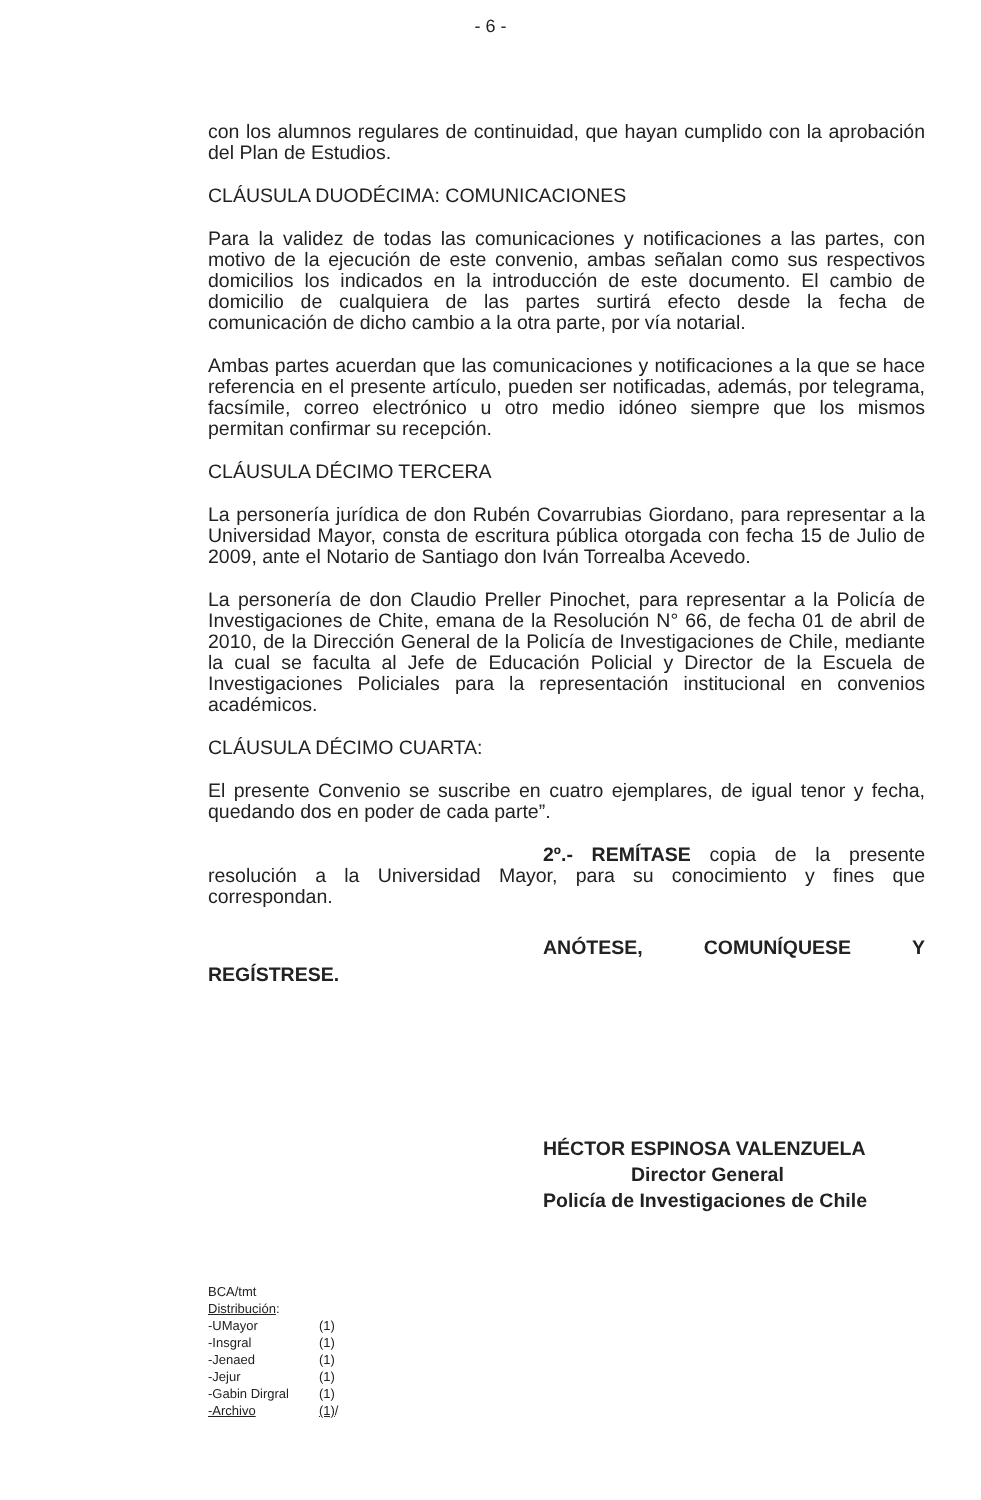- 6 -
con los alumnos regulares de continuidad, que hayan cumplido con la aprobación del Plan de Estudios.
CLÁUSULA DUODÉCIMA: COMUNICACIONES
Para la validez de todas las comunicaciones y notificaciones a las partes, con motivo de la ejecución de este convenio, ambas señalan como sus respectivos domicilios los indicados en la introducción de este documento. El cambio de domicilio de cualquiera de las partes surtirá efecto desde la fecha de comunicación de dicho cambio a la otra parte, por vía notarial.
Ambas partes acuerdan que las comunicaciones y notificaciones a la que se hace referencia en el presente artículo, pueden ser notificadas, además, por telegrama, facsímile, correo electrónico u otro medio idóneo siempre que los mismos permitan confirmar su recepción.
CLÁUSULA DÉCIMO TERCERA
La personería jurídica de don Rubén Covarrubias Giordano, para representar a la Universidad Mayor, consta de escritura pública otorgada con fecha 15 de Julio de 2009, ante el Notario de Santiago don Iván Torrealba Acevedo.
La personería de don Claudio Preller Pinochet, para representar a la Policía de Investigaciones de Chite, emana de la Resolución N° 66, de fecha 01 de abril de 2010, de la Dirección General de la Policía de Investigaciones de Chile, mediante la cual se faculta al Jefe de Educación Policial y Director de la Escuela de Investigaciones Policiales para la representación institucional en convenios académicos.
CLÁUSULA DÉCIMO CUARTA:
El presente Convenio se suscribe en cuatro ejemplares, de igual tenor y fecha, quedando dos en poder de cada parte”.
2º.- REMÍTASE copia de la presente resolución a la Universidad Mayor, para su conocimiento y fines que correspondan.
ANÓTESE, COMUNÍQUESE Y
REGÍSTRESE.
HÉCTOR ESPINOSA VALENZUELA
Director General
Policía de Investigaciones de Chile
BCA/tmt
Distribución:
| -UMayor | (1) |
| -Insgral | (1) |
| -Jenaed | (1) |
| -Jejur | (1) |
| -Gabin Dirgral | (1) |
| -Archivo | (1) / |